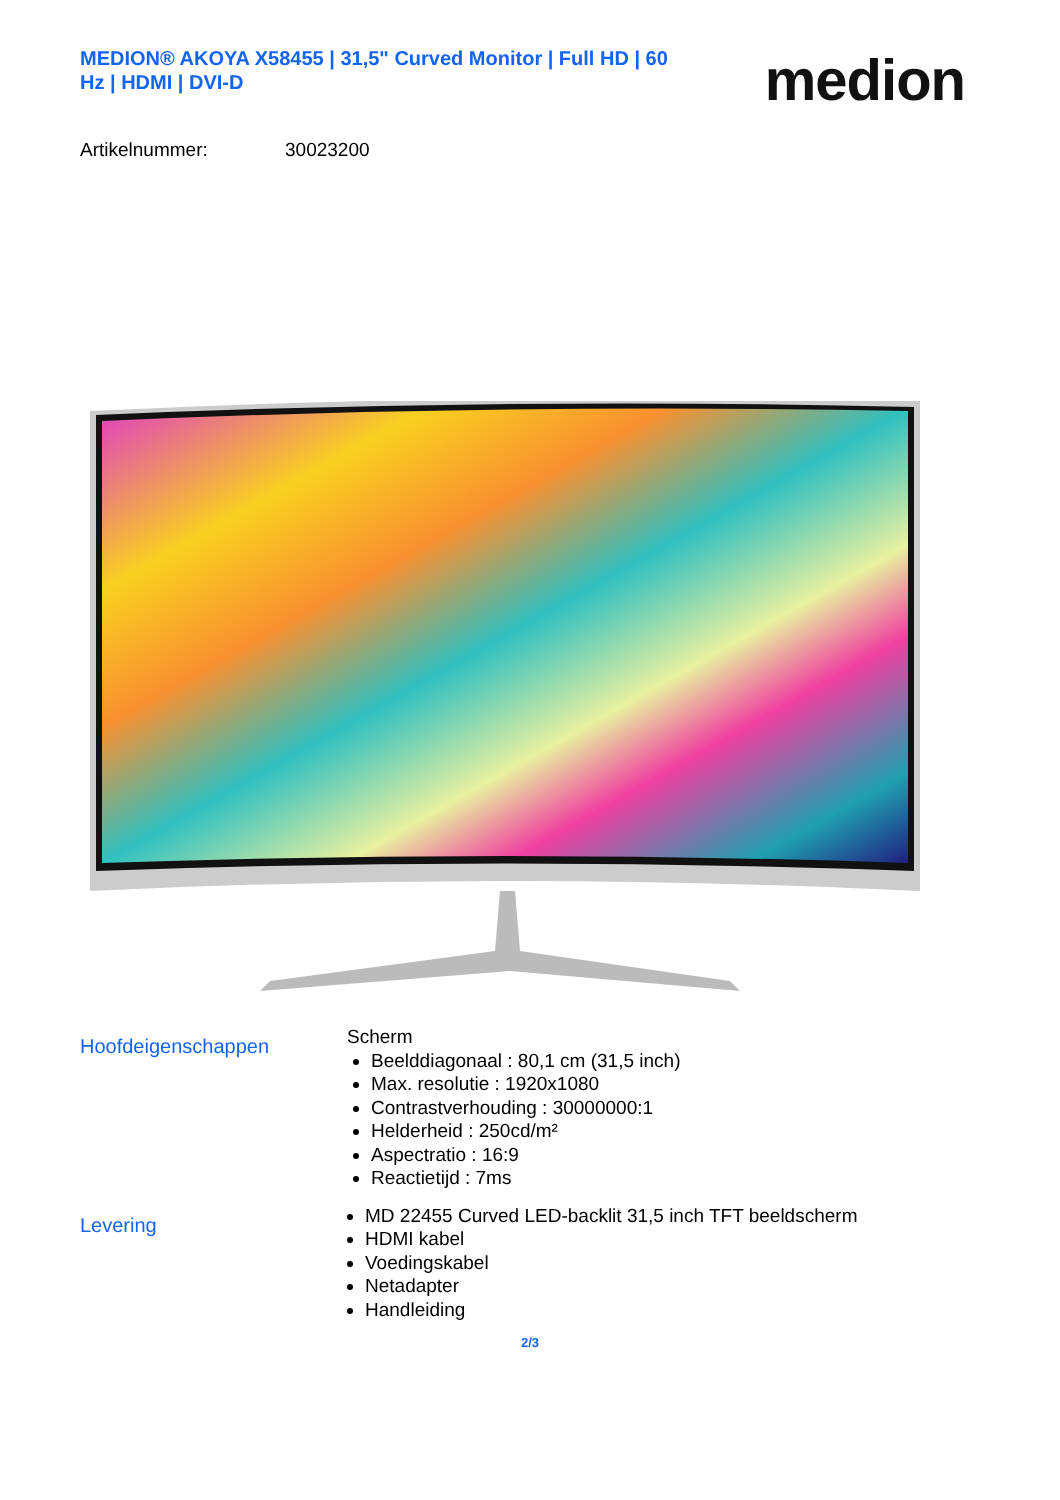MEDION® AKOYA X58455 | 31,5" Curved Monitor | Full HD | 60 Hz | HDMI | DVI-D
medion
Artikelnummer: 30023200
Hoofdeigenschappen
Scherm
Beelddiagonaal : 80,1 cm (31,5 inch)
Max. resolutie : 1920x1080
Contrastverhouding : 30000000:1
Helderheid : 250cd/m²
Aspectratio : 16:9
Reactietijd : 7ms
Levering
MD 22455 Curved LED-backlit 31,5 inch TFT beeldscherm
HDMI kabel
Voedingskabel
Netadapter
Handleiding
2/3